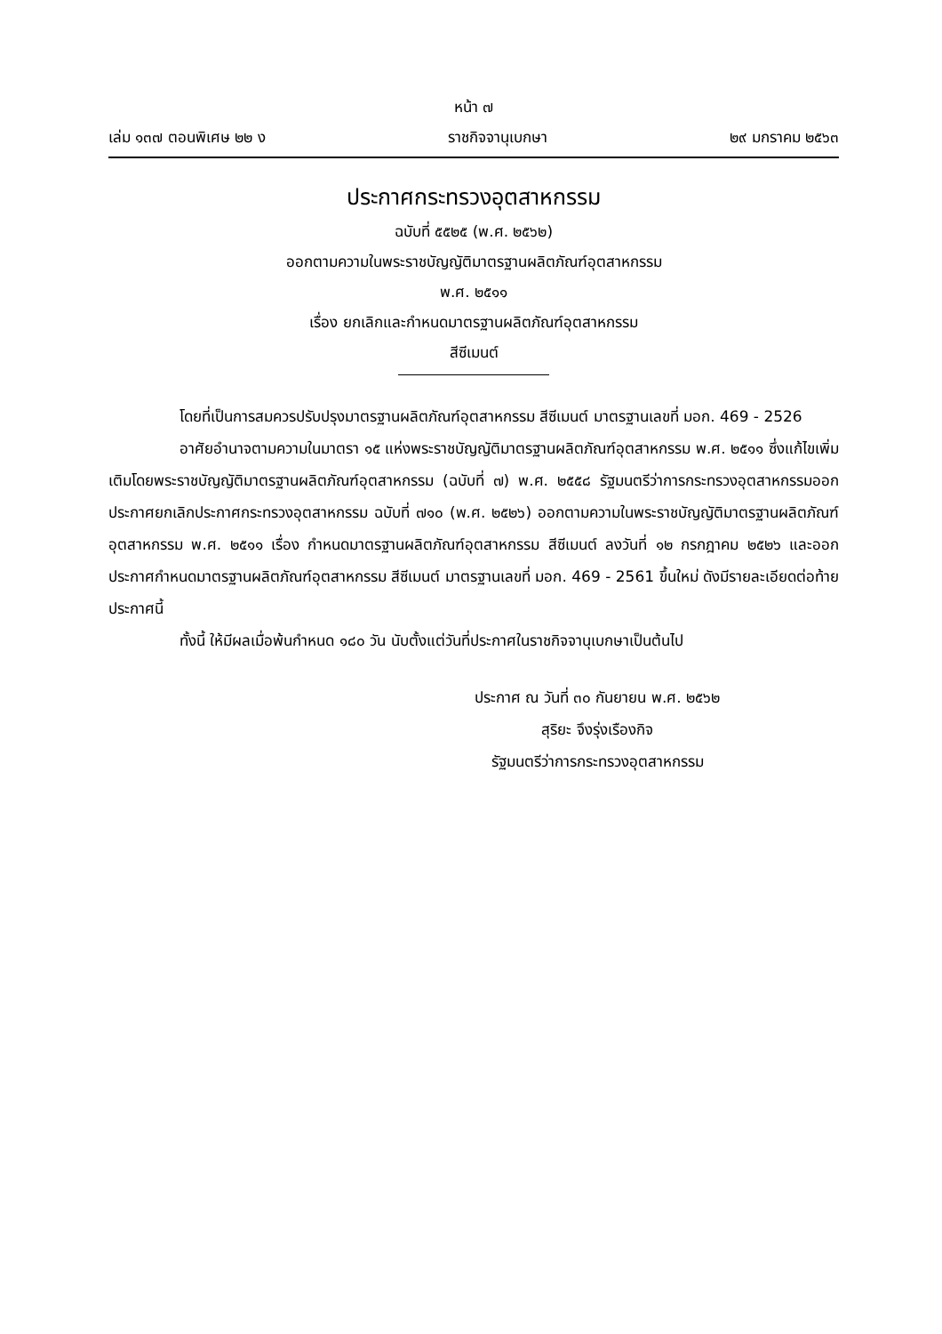หน้า ๗
เล่ม ๑๓๗ ตอนพิเศษ ๒๒ ง ราชกิจจานุเบกษา ๒๙ มกราคม ๒๕๖๓
ประกาศกระทรวงอุตสาหกรรม
ฉบับที่ ๕๕๒๕ (พ.ศ. ๒๕๖๒)
ออกตามความในพระราชบัญญัติมาตรฐานผลิตภัณฑ์อุตสาหกรรม
พ.ศ. ๒๕๑๑
เรื่อง ยกเลิกและกำหนดมาตรฐานผลิตภัณฑ์อุตสาหกรรม
สีซีเมนต์
โดยที่เป็นการสมควรปรับปรุงมาตรฐานผลิตภัณฑ์อุตสาหกรรม สีซีเมนต์ มาตรฐานเลขที่ มอก. 469 - 2526
อาศัยอำนาจตามความในมาตรา ๑๕ แห่งพระราชบัญญัติมาตรฐานผลิตภัณฑ์อุตสาหกรรม พ.ศ. ๒๕๑๑ ซึ่งแก้ไขเพิ่มเติมโดยพระราชบัญญัติมาตรฐานผลิตภัณฑ์อุตสาหกรรม (ฉบับที่ ๗) พ.ศ. ๒๕๕๘ รัฐมนตรีว่าการกระทรวงอุตสาหกรรมออกประกาศยกเลิกประกาศกระทรวงอุตสาหกรรม ฉบับที่ ๗๑๐ (พ.ศ. ๒๕๒๖) ออกตามความในพระราชบัญญัติมาตรฐานผลิตภัณฑ์อุตสาหกรรม พ.ศ. ๒๕๑๑ เรื่อง กำหนดมาตรฐานผลิตภัณฑ์อุตสาหกรรม สีซีเมนต์ ลงวันที่ ๑๒ กรกฎาคม ๒๕๒๖ และออกประกาศกำหนดมาตรฐานผลิตภัณฑ์อุตสาหกรรม สีซีเมนต์ มาตรฐานเลขที่ มอก. 469 - 2561 ขึ้นใหม่ ดังมีรายละเอียดต่อท้ายประกาศนี้
ทั้งนี้ ให้มีผลเมื่อพ้นกำหนด ๑๘๐ วัน นับตั้งแต่วันที่ประกาศในราชกิจจานุเบกษาเป็นต้นไป
ประกาศ ณ วันที่ ๓๐ กันยายน พ.ศ. ๒๕๖๒
สุริยะ จึงรุ่งเรืองกิจ
รัฐมนตรีว่าการกระทรวงอุตสาหกรรม